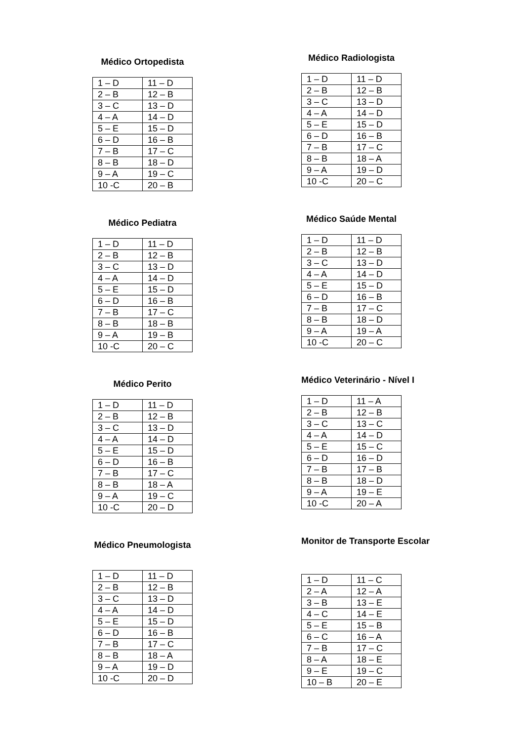Médico Ortopedista
| 1 – D | 11 – D |
| 2 – B | 12 – B |
| 3 – C | 13 – D |
| 4 – A | 14 – D |
| 5 – E | 15 – D |
| 6 – D | 16 – B |
| 7 – B | 17 – C |
| 8 – B | 18 – D |
| 9 – A | 19 – C |
| 10 -C | 20 – B |
Médico Pediatra
| 1 – D | 11 – D |
| 2 – B | 12 – B |
| 3 – C | 13 – D |
| 4 – A | 14 – D |
| 5 – E | 15 – D |
| 6 – D | 16 – B |
| 7 – B | 17 – C |
| 8 – B | 18 – B |
| 9 – A | 19 – B |
| 10 -C | 20 – C |
Médico Perito
| 1 – D | 11 – D |
| 2 – B | 12 – B |
| 3 – C | 13 – D |
| 4 – A | 14 – D |
| 5 – E | 15 – D |
| 6 – D | 16 – B |
| 7 – B | 17 – C |
| 8 – B | 18 – A |
| 9 – A | 19 – C |
| 10 -C | 20 – D |
Médico Pneumologista
| 1 – D | 11 – D |
| 2 – B | 12 – B |
| 3 – C | 13 – D |
| 4 – A | 14 – D |
| 5 – E | 15 – D |
| 6 – D | 16 – B |
| 7 – B | 17 – C |
| 8 – B | 18 – A |
| 9 – A | 19 – D |
| 10 -C | 20 – D |
Médico Radiologista
| 1 – D | 11 – D |
| 2 – B | 12 – B |
| 3 – C | 13 – D |
| 4 – A | 14 – D |
| 5 – E | 15 – D |
| 6 – D | 16 – B |
| 7 – B | 17 – C |
| 8 – B | 18 – A |
| 9 – A | 19 – D |
| 10 -C | 20 – C |
Médico Saúde Mental
| 1 – D | 11 – D |
| 2 – B | 12 – B |
| 3 – C | 13 – D |
| 4 – A | 14 – D |
| 5 – E | 15 – D |
| 6 – D | 16 – B |
| 7 – B | 17 – C |
| 8 – B | 18 – D |
| 9 – A | 19 – A |
| 10 -C | 20 – C |
Médico Veterinário - Nível I
| 1 – D | 11 – A |
| 2 – B | 12 – B |
| 3 – C | 13 – C |
| 4 – A | 14 – D |
| 5 – E | 15 – C |
| 6 – D | 16 – D |
| 7 – B | 17 – B |
| 8 – B | 18 – D |
| 9 – A | 19 – E |
| 10 -C | 20 – A |
Monitor de Transporte Escolar
| 1 – D | 11 – C |
| 2 – A | 12 – A |
| 3 – B | 13 – E |
| 4 – C | 14 – E |
| 5 – E | 15 – B |
| 6 – C | 16 – A |
| 7 – B | 17 – C |
| 8 – A | 18 – E |
| 9 – E | 19 – C |
| 10 – B | 20 – E |